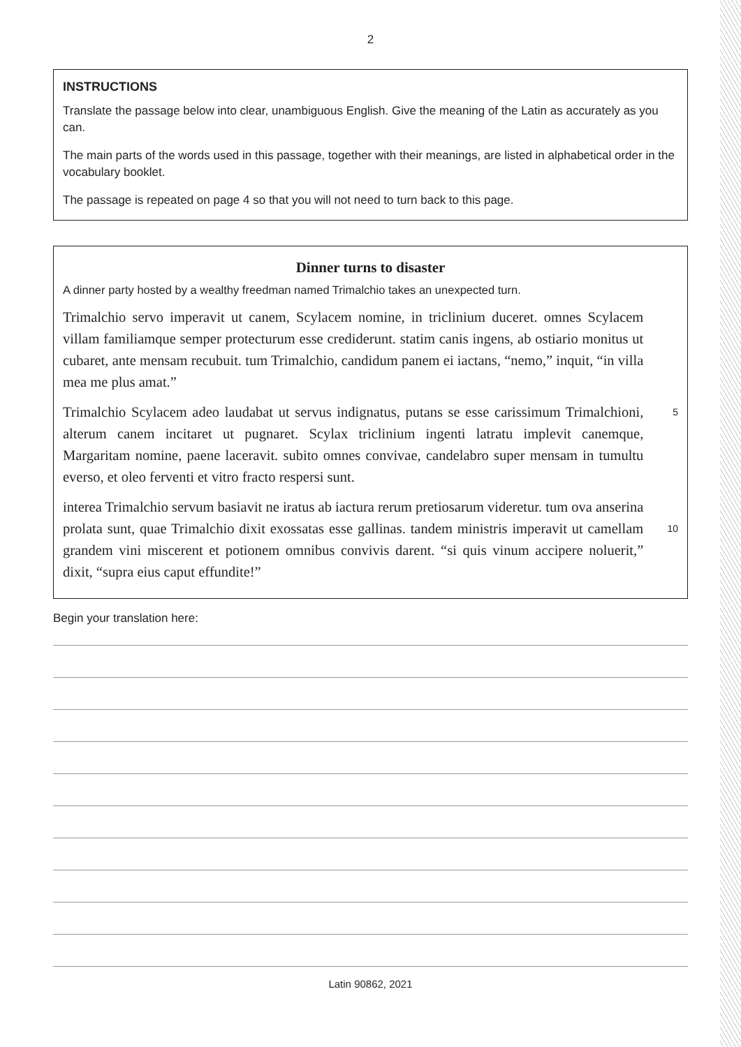2
INSTRUCTIONS
Translate the passage below into clear, unambiguous English. Give the meaning of the Latin as accurately as you can.
The main parts of the words used in this passage, together with their meanings, are listed in alphabetical order in the vocabulary booklet.
The passage is repeated on page 4 so that you will not need to turn back to this page.
Dinner turns to disaster
A dinner party hosted by a wealthy freedman named Trimalchio takes an unexpected turn.
Trimalchio servo imperavit ut canem, Scylacem nomine, in triclinium duceret. omnes Scylacem villam familiamque semper protecturum esse crediderunt. statim canis ingens, ab ostiario monitus ut cubaret, ante mensam recubuit. tum Trimalchio, candidum panem ei iactans, “nemo,” inquit, “in villa mea me plus amat.”
Trimalchio Scylacem adeo laudabat ut servus indignatus, putans se esse carissimum Trimalchioni, alterum canem incitaret ut pugnaret. Scylax triclinium ingenti latratu implevit canemque, Margaritam nomine, paene laceravit. subito omnes convivae, candelabro super mensam in tumultu everso, et oleo ferventi et vitro fracto respersi sunt.
5
interea Trimalchio servum basiavit ne iratus ab iactura rerum pretiosarum videretur. tum ova anserina prolata sunt, quae Trimalchio dixit exossatas esse gallinas. tandem ministris imperavit ut camellam grandem vini miscerent et potionem omnibus convivis darent. “si quis vinum accipere noluerit,” dixit, “supra eius caput effundite!”
10
Begin your translation here:
Latin 90862, 2021